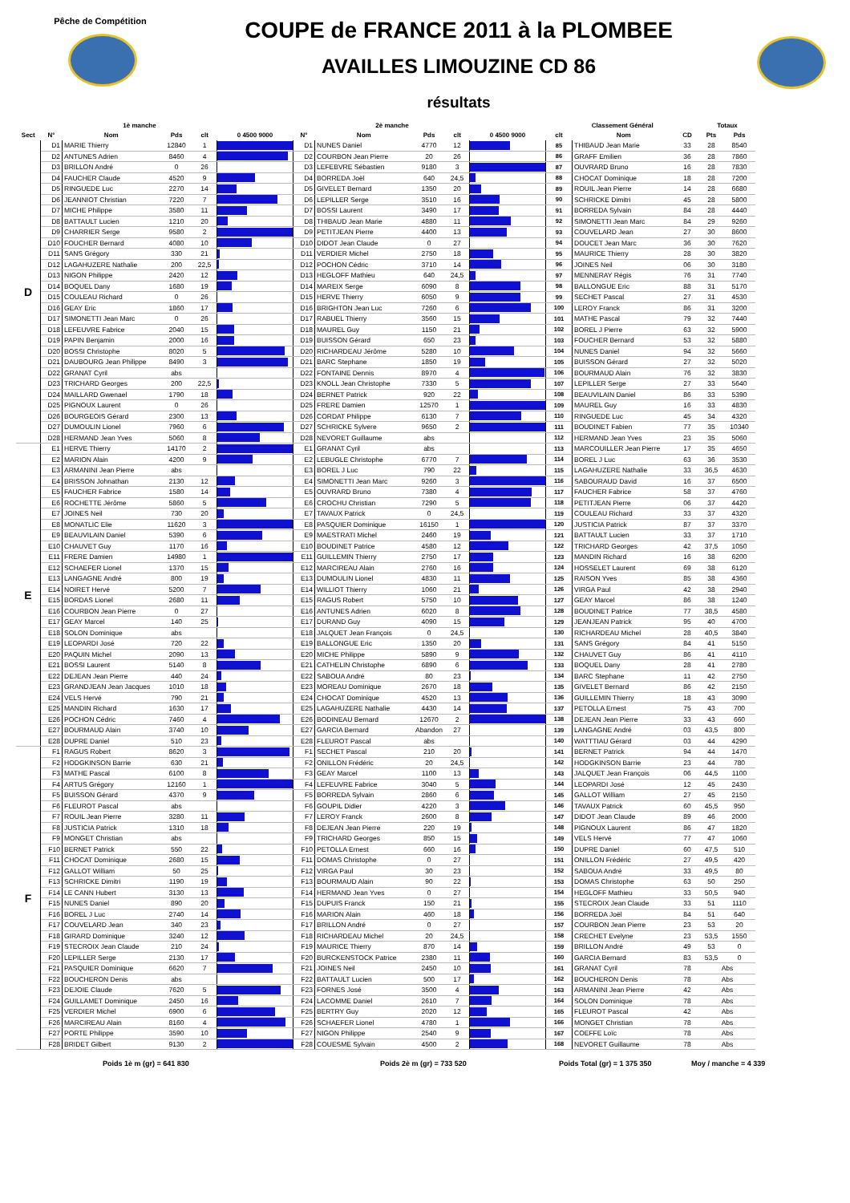Pêche de Compétition
COUPE de FRANCE 2011 à la PLOMBEE
AVAILLES LIMOUZINE CD 86
résultats
| | | 1è manche | | | | | 2è manche | | | | Classement Général | | | Totaux | |
| --- | --- | --- | --- | --- | --- | --- | --- | --- | --- | --- | --- | --- | --- | --- | --- |
| Sect | N° | Nom | Pds | clt | 0 4500 9000 | N° | Nom | Pds | clt | 0 4500 9000 | clt | Nom | CD | Pts | Pds |
| D | D1 | MARIE Thierry | 12840 | 1 | | D1 | NUNES Daniel | 4770 | 12 | | 85 | THIBAUD Jean Marie | 33 | 28 | 8540 |
| | D2 | ANTUNES Adrien | 8460 | 4 | | D2 | COURBON Jean Pierre | 20 | 26 | | 86 | GRAFF Emilien | 36 | 28 | 7860 |
| | D3 | BRILLON André | 0 | 26 | | D3 | LEFEBVRE Sébastien | 9180 | 3 | | 87 | OUVRARD Bruno | 16 | 28 | 7830 |
| | D4 | FAUCHER Claude | 4520 | 9 | | D4 | BORREDA Joël | 640 | 24,5 | | 88 | CHOCAT Dominique | 18 | 28 | 7200 |
| | D5 | RINGUEDE Luc | 2270 | 14 | | D5 | GIVELET Bernard | 1350 | 20 | | 89 | ROUIL Jean Pierre | 14 | 28 | 6680 |
| | D6 | JEANNIOT Christian | 7220 | 7 | | D6 | LEPILLER Serge | 3510 | 16 | | 90 | SCHRICKE Dimitri | 45 | 28 | 5800 |
| | D7 | MICHE Philippe | 3580 | 11 | | D7 | BOSSI Laurent | 3490 | 17 | | 91 | BORREDA Sylvain | 84 | 28 | 4440 |
| | D8 | BATTAULT Lucien | 1210 | 20 | | D8 | THIBAUD Jean Marie | 4880 | 11 | | 92 | SIMONETTI Jean Marc | 84 | 29 | 9260 |
| | D9 | CHARRIER Serge | 9580 | 2 | | D9 | PETITJEAN Pierre | 4400 | 13 | | 93 | COUVELARD Jean | 27 | 30 | 8600 |
| | D10 | FOUCHER Bernard | 4080 | 10 | | D10 | DIDOT Jean Claude | 0 | 27 | | 94 | DOUCET Jean Marc | 36 | 30 | 7620 |
| | D11 | SANS Grégory | 330 | 21 | | D11 | VERDIER Michel | 2750 | 18 | | 95 | MAURICE Thierry | 28 | 30 | 3820 |
| | D12 | LAGAHUZERE Nathalie | 200 | 22,5 | | D12 | POCHON Cédric | 3710 | 14 | | 96 | JOINES Neil | 06 | 30 | 3180 |
| | D13 | NIGON Philippe | 2420 | 12 | | D13 | HEGLOFF Mathieu | 640 | 24,5 | | 97 | MENNERAY Régis | 76 | 31 | 7740 |
| | D14 | BOQUEL Dany | 1680 | 19 | | D14 | MAREIX Serge | 6090 | 8 | | 98 | BALLONGUE Eric | 88 | 31 | 5170 |
| | D15 | COULEAU Richard | 0 | 26 | | D15 | HERVE Thierry | 6050 | 9 | | 99 | SECHET Pascal | 27 | 31 | 4530 |
| | D16 | GEAY Eric | 1860 | 17 | | D16 | BRIGHTON Jean Luc | 7260 | 6 | | 100 | LEROY Franck | 86 | 31 | 3200 |
| | D17 | SIMONETTI Jean Marc | 0 | 26 | | D17 | RABUEL Thierry | 3560 | 15 | | 101 | MATHE Pascal | 79 | 32 | 7440 |
| | D18 | LEFEUVRE Fabrice | 2040 | 15 | | D18 | MAUREL Guy | 1150 | 21 | | 102 | BOREL J Pierre | 63 | 32 | 5900 |
| | D19 | PAPIN Benjamin | 2000 | 16 | | D19 | BUISSON Gérard | 650 | 23 | | 103 | FOUCHER Bernard | 53 | 32 | 5880 |
| | D20 | BOSSI Christophe | 8020 | 5 | | D20 | RICHARDEAU Jérôme | 5280 | 10 | | 104 | NUNES Daniel | 94 | 32 | 5660 |
| | D21 | DAUBOURG Jean Philippe | 8490 | 3 | | D21 | BARC Stephane | 1850 | 19 | | 105 | BUISSON Gérard | 27 | 32 | 5020 |
| | D22 | GRANAT Cyril | abs | | | D22 | FONTAINE Dennis | 8970 | 4 | | 106 | BOURMAUD Alain | 76 | 32 | 3830 |
| | D23 | TRICHARD Georges | 200 | 22,5 | | D23 | KNOLL Jean Christophe | 7330 | 5 | | 107 | LEPILLER Serge | 27 | 33 | 5640 |
| | D24 | MAILLARD Gwenael | 1790 | 18 | | D24 | BERNET Patrick | 920 | 22 | | 108 | BEAUVILAIN Daniel | 86 | 33 | 5390 |
| | D25 | PIGNOUX Laurent | 0 | 26 | | D25 | FRERE Damien | 12570 | 1 | | 109 | MAUREL Guy | 16 | 33 | 4830 |
| | D26 | BOURGEOIS Gérard | 2300 | 13 | | D26 | CORDAT Philippe | 6130 | 7 | | 110 | RINGUEDE Luc | 45 | 34 | 4320 |
| | D27 | DUMOULIN Lionel | 7960 | 6 | | D27 | SCHRICKE Sylvere | 9650 | 2 | | 111 | BOUDINET Fabien | 77 | 35 | 10340 |
| | D28 | HERMAND Jean Yves | 5060 | 8 | | D28 | NEVORET Guillaume | abs | | | 112 | HERMAND Jean Yves | 23 | 35 | 5060 |
| E | E1 | HERVE Thierry | 14170 | 2 | | E1 | GRANAT Cyril | abs | | | 113 | MARCOUILLER Jean Pierre | 17 | 35 | 4650 |
| | E2 | MARION Alain | 4200 | 9 | | E2 | LEBUGLE Christophe | 6770 | 7 | | 114 | BOREL J Luc | 63 | 36 | 3530 |
| | E3 | ARMANINI Jean Pierre | abs | | | E3 | BOREL J Luc | 790 | 22 | | 115 | LAGAHUZERE Nathalie | 33 | 36,5 | 4630 |
| | E4 | BRISSON Johnathan | 2130 | 12 | | E4 | SIMONETTI Jean Marc | 9260 | 3 | | 116 | SABOURAUD David | 16 | 37 | 6500 |
| | E5 | FAUCHER Fabrice | 1580 | 14 | | E5 | OUVRARD Bruno | 7380 | 4 | | 117 | FAUCHER Fabrice | 58 | 37 | 4760 |
| | E6 | ROCHETTE Jérôme | 5860 | 5 | | E6 | CROCHU Christian | 7290 | 5 | | 118 | PETITJEAN Pierre | 06 | 37 | 4420 |
| | E7 | JOINES Neil | 730 | 20 | | E7 | TAVAUX Patrick | 0 | 24,5 | | 119 | COULEAU Richard | 33 | 37 | 4320 |
| | E8 | MONATLIC Elie | 11620 | 3 | | E8 | PASQUIER Dominique | 16150 | 1 | | 120 | JUSTICIA Patrick | 87 | 37 | 3370 |
| | E9 | BEAUVILAIN Daniel | 5390 | 6 | | E9 | MAESTRATI Michel | 2460 | 19 | | 121 | BATTAULT Lucien | 33 | 37 | 1710 |
| | E10 | CHAUVET Guy | 1170 | 16 | | E10 | BOUDINET Patrice | 4580 | 12 | | 122 | TRICHARD Georges | 42 | 37,5 | 1050 |
| | E11 | FRERE Damien | 14980 | 1 | | E11 | GUILLEMIN Thierry | 2750 | 17 | | 123 | MANDIN Richard | 16 | 38 | 6200 |
| | E12 | SCHAEFER Lionel | 1370 | 15 | | E12 | MARCIREAU Alain | 2760 | 16 | | 124 | HOSSELET Laurent | 69 | 38 | 6120 |
| | E13 | LANGAGNE André | 800 | 19 | | E13 | DUMOULIN Lionel | 4830 | 11 | | 125 | RAISON Yves | 85 | 38 | 4360 |
| | E14 | NOIRET Hervé | 5200 | 7 | | E14 | WILLIOT Thierry | 1060 | 21 | | 126 | VIRGA Paul | 42 | 38 | 2940 |
| | E15 | BORDAS Lionel | 2680 | 11 | | E15 | RAGUS Robert | 5750 | 10 | | 127 | GEAY Marcel | 86 | 38 | 1240 |
| | E16 | COURBON Jean Pierre | 0 | 27 | | E16 | ANTUNES Adrien | 6020 | 8 | | 128 | BOUDINET Patrice | 77 | 38,5 | 4580 |
| | E17 | GEAY Marcel | 140 | 25 | | E17 | DURAND Guy | 4090 | 15 | | 129 | JEANJEAN Patrick | 95 | 40 | 4700 |
| | E18 | SOLON Dominique | abs | | | E18 | JALQUET Jean François | 0 | 24,5 | | 130 | RICHARDEAU Michel | 28 | 40,5 | 3840 |
| | E19 | LEOPARDI José | 720 | 22 | | E19 | BALLONGUE Eric | 1350 | 20 | | 131 | SANS Grégory | 84 | 41 | 5150 |
| | E20 | PAQUIN Michel | 2090 | 13 | | E20 | MICHE Philippe | 5890 | 9 | | 132 | CHAUVET Guy | 86 | 41 | 4110 |
| | E21 | BOSSI Laurent | 5140 | 8 | | E21 | CATHELIN Christophe | 6890 | 6 | | 133 | BOQUEL Dany | 28 | 41 | 2780 |
| | E22 | DEJEAN Jean Pierre | 440 | 24 | | E22 | SABOUA André | 80 | 23 | | 134 | BARC Stephane | 11 | 42 | 2750 |
| | E23 | GRANDJEAN Jean Jacques | 1010 | 18 | | E23 | MOREAU Dominique | 2670 | 18 | | 135 | GIVELET Bernard | 86 | 42 | 2150 |
| | E24 | VELS Hervé | 790 | 21 | | E24 | CHOCAT Dominique | 4520 | 13 | | 136 | GUILLEMIN Thierry | 18 | 43 | 3090 |
| | E25 | MANDIN Richard | 1630 | 17 | | E25 | LAGAHUZERE Nathalie | 4430 | 14 | | 137 | PETOLLA Ernest | 75 | 43 | 700 |
| | E26 | POCHON Cédric | 7460 | 4 | | E26 | BODINEAU Bernard | 12670 | 2 | | 138 | DEJEAN Jean Pierre | 33 | 43 | 660 |
| | E27 | BOURMAUD Alain | 3740 | 10 | | E27 | GARCIA Bernard | Abandon | 27 | | 139 | LANGAGNE André | 03 | 43,5 | 800 |
| | E28 | DUPRE Daniel | 510 | 23 | | E28 | FLEUROT Pascal | abs | | | 140 | WATTTIAU Gérard | 03 | 44 | 4290 |
| F | F1 | RAGUS Robert | 8620 | 3 | | F1 | SECHET Pascal | 210 | 20 | | 141 | BERNET Patrick | 94 | 44 | 1470 |
| | F2 | HODGKINSON Barrie | 630 | 21 | | F2 | ONILLON Frédéric | 20 | 24,5 | | 142 | HODGKINSON Barrie | 23 | 44 | 780 |
| | F3 | MATHE Pascal | 6100 | 8 | | F3 | GEAY Marcel | 1100 | 13 | | 143 | JALQUET Jean François | 06 | 44,5 | 1100 |
| | F4 | ARTUS Grégory | 12160 | 1 | | F4 | LEFEUVRE Fabrice | 3040 | 5 | | 144 | LEOPARDI José | 12 | 45 | 2430 |
| | F5 | BUISSON Gérard | 4370 | 9 | | F5 | BORREDA Sylvain | 2860 | 6 | | 145 | GALLOT William | 27 | 45 | 2150 |
| | F6 | FLEUROT Pascal | abs | | | F6 | GOUPIL Didier | 4220 | 3 | | 146 | TAVAUX Patrick | 60 | 45,5 | 950 |
| | F7 | ROUIL Jean Pierre | 3280 | 11 | | F7 | LEROY Franck | 2600 | 8 | | 147 | DIDOT Jean Claude | 89 | 46 | 2000 |
| | F8 | JUSTICIA Patrick | 1310 | 18 | | F8 | DEJEAN Jean Pierre | 220 | 19 | | 148 | PIGNOUX Laurent | 86 | 47 | 1820 |
| | F9 | MONGET Christian | abs | | | F9 | TRICHARD Georges | 850 | 15 | | 149 | VELS Hervé | 77 | 47 | 1060 |
| | F10 | BERNET Patrick | 550 | 22 | | F10 | PETOLLA Ernest | 660 | 16 | | 150 | DUPRE Daniel | 60 | 47,5 | 510 |
| | F11 | CHOCAT Dominique | 2680 | 15 | | F11 | DOMAS Christophe | 0 | 27 | | 151 | ONILLON Frédéric | 27 | 49,5 | 420 |
| | F12 | GALLOT William | 50 | 25 | | F12 | VIRGA Paul | 30 | 23 | | 152 | SABOUA André | 33 | 49,5 | 80 |
| | F13 | SCHRICKE Dimitri | 1190 | 19 | | F13 | BOURMAUD Alain | 90 | 22 | | 153 | DOMAS Christophe | 63 | 50 | 250 |
| | F14 | LE CANN Hubert | 3130 | 13 | | F14 | HERMAND Jean Yves | 0 | 27 | | 154 | HEGLOFF Mathieu | 33 | 50,5 | 940 |
| | F15 | NUNES Daniel | 890 | 20 | | F15 | DUPUIS Franck | 150 | 21 | | 155 | STECROIX Jean Claude | 33 | 51 | 1110 |
| | F16 | BOREL J Luc | 2740 | 14 | | F16 | MARION Alain | 460 | 18 | | 156 | BORREDA Joël | 84 | 51 | 640 |
| | F17 | COUVELARD Jean | 340 | 23 | | F17 | BRILLON André | 0 | 27 | | 157 | COURBON Jean Pierre | 23 | 53 | 20 |
| | F18 | GIRARD Dominique | 3240 | 12 | | F18 | RICHARDEAU Michel | 20 | 24,5 | | 158 | CRECHET Evelyne | 23 | 53,5 | 1550 |
| | F19 | STECROIX Jean Claude | 210 | 24 | | F19 | MAURICE Thierry | 870 | 14 | | 159 | BRILLON André | 49 | 53 | 0 |
| | F20 | LEPILLER Serge | 2130 | 17 | | F20 | BURCKENSTOCK Patrice | 2380 | 11 | | 160 | GARCIA Bernard | 83 | 53,5 | 0 |
| | F21 | PASQUIER Dominique | 6620 | 7 | | F21 | JOINES Neil | 2450 | 10 | | 161 | GRANAT Cyril | 78 | Abs | |
| | F22 | BOUCHERON Denis | abs | | | F22 | BATTAULT Lucien | 500 | 17 | | 162 | BOUCHERON Denis | 78 | Abs | |
| | F23 | DEJOIE Claude | 7620 | 5 | | F23 | FORNES José | 3500 | 4 | | 163 | ARMANINI Jean Pierre | 42 | Abs | |
| | F24 | GUILLAMET Dominique | 2450 | 16 | | F24 | LACOMME Daniel | 2610 | 7 | | 164 | SOLON Dominique | 78 | Abs | |
| | F25 | VERDIER Michel | 6900 | 6 | | F25 | BERTRY Guy | 2020 | 12 | | 165 | FLEUROT Pascal | 42 | Abs | |
| | F26 | MARCIREAU Alain | 8160 | 4 | | F26 | SCHAEFER Lionel | 4780 | 1 | | 166 | MONGET Christian | 78 | Abs | |
| | F27 | PORTE Philippe | 3590 | 10 | | F27 | NIGON Philippe | 2540 | 9 | | 167 | COEFFE Loïc | 78 | Abs | |
| | F28 | BRIDET Gilbert | 9130 | 2 | | F28 | COUESME Sylvain | 4500 | 2 | | 168 | NEVORET Guillaume | 78 | Abs | |
Poids 1è m (gr) = 641 830 Poids 2è m (gr) = 733 520 Poids Total (gr) = 1 375 350 Moy / manche = 4 339